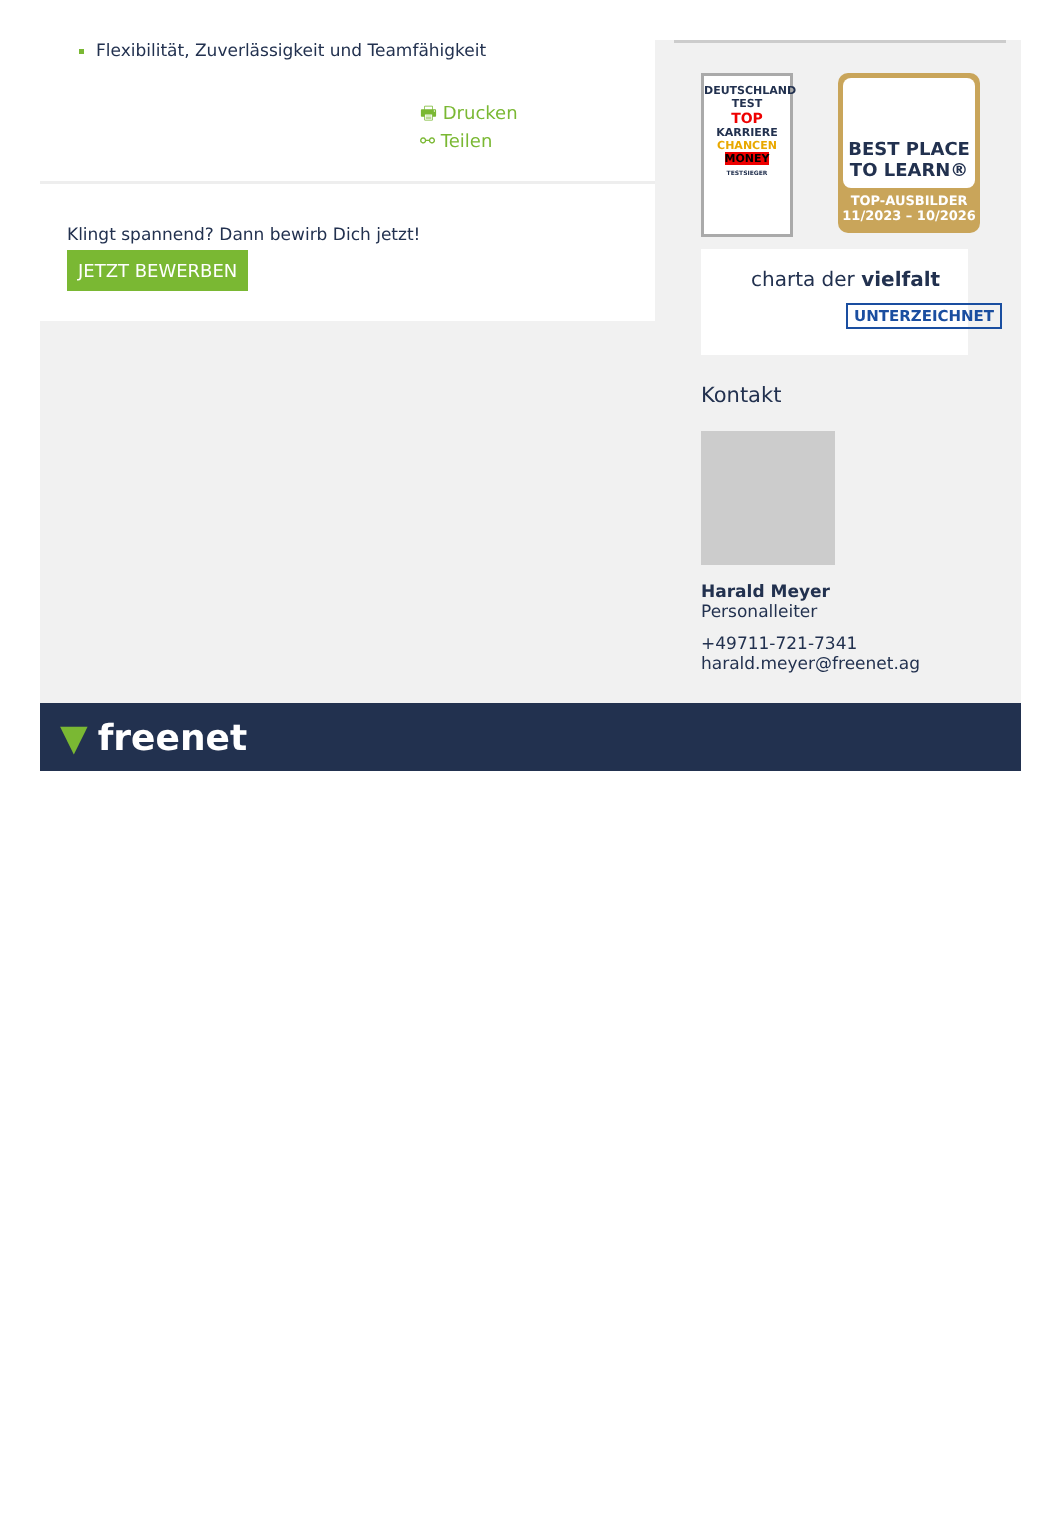Flexibilität, Zuverlässigkeit und Teamfähigkeit
🖶 Drucken
⚯ Teilen
Klingt spannend? Dann bewirb Dich jetzt!
JETZT BEWERBEN
DEUTSCHLAND TEST
TOP
KARRIERE
CHANCEN
MONEY
TESTSIEGER
BEST PLACE
TO LEARN®
TOP-AUSBILDER
11/2023 – 10/2026
charta der vielfalt
UNTERZEICHNET
Kontakt
Harald Meyer
Personalleiter
+49711-721-7341
harald.meyer@freenet.ag
▼ freenet